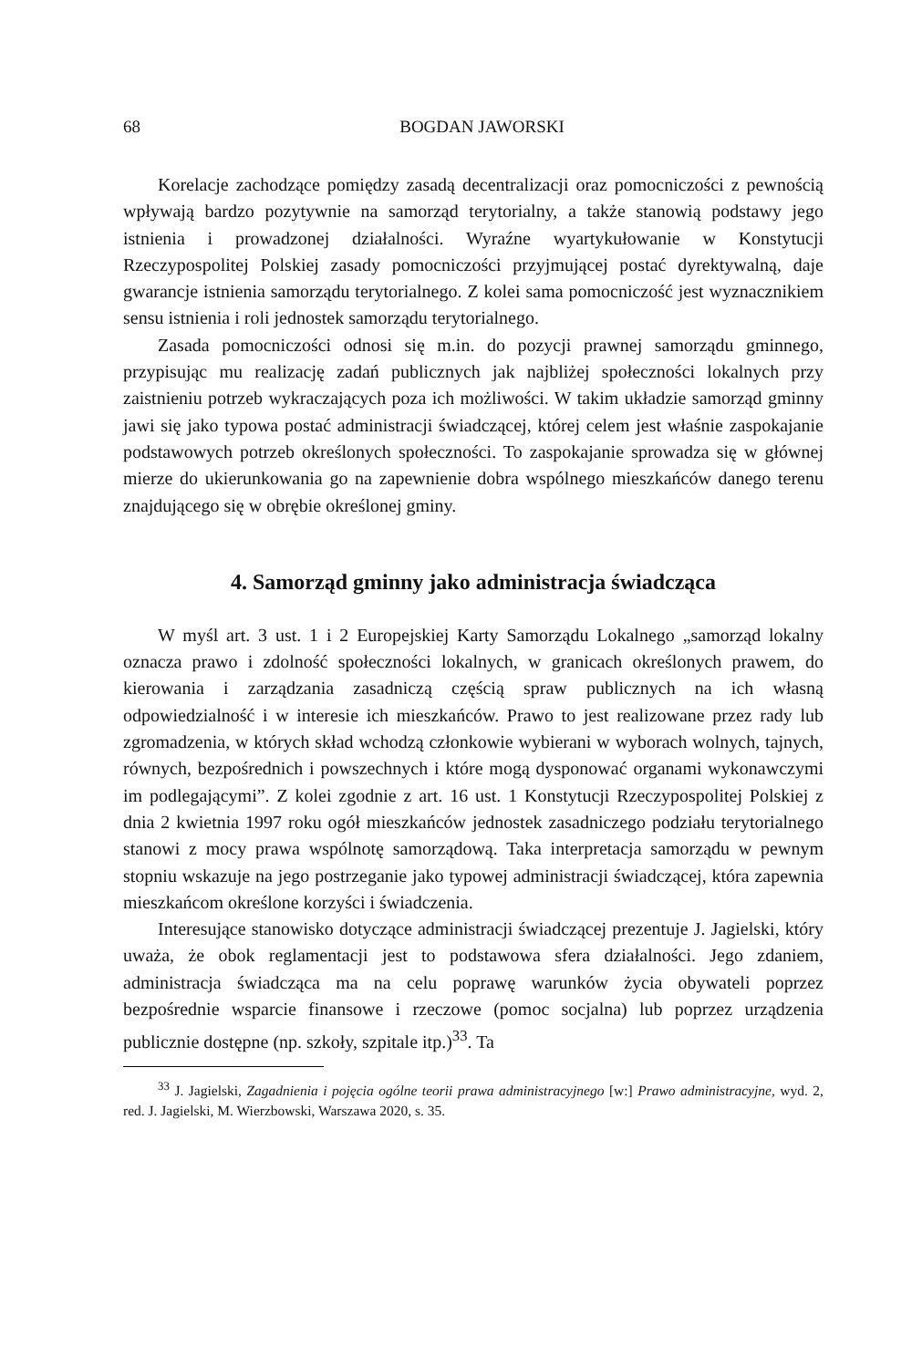68 BOGDAN JAWORSKI
Korelacje zachodzące pomiędzy zasadą decentralizacji oraz pomocniczości z pewnością wpływają bardzo pozytywnie na samorząd terytorialny, a także stanowią podstawy jego istnienia i prowadzonej działalności. Wyraźne wyartykułowanie w Konstytucji Rzeczypospolitej Polskiej zasady pomocniczości przyjmującej postać dyrektywalną, daje gwarancje istnienia samorządu terytorialnego. Z kolei sama pomocniczość jest wyznacznikiem sensu istnienia i roli jednostek samorządu terytorialnego.
Zasada pomocniczości odnosi się m.in. do pozycji prawnej samorządu gminnego, przypisując mu realizację zadań publicznych jak najbliżej społeczności lokalnych przy zaistnieniu potrzeb wykraczających poza ich możliwości. W takim układzie samorząd gminny jawi się jako typowa postać administracji świadczącej, której celem jest właśnie zaspokajanie podstawowych potrzeb określonych społeczności. To zaspokajanie sprowadza się w głównej mierze do ukierunkowania go na zapewnienie dobra wspólnego mieszkańców danego terenu znajdującego się w obrębie określonej gminy.
4. Samorząd gminny jako administracja świadcząca
W myśl art. 3 ust. 1 i 2 Europejskiej Karty Samorządu Lokalnego „samorząd lokalny oznacza prawo i zdolność społeczności lokalnych, w granicach określonych prawem, do kierowania i zarządzania zasadniczą częścią spraw publicznych na ich własną odpowiedzialność i w interesie ich mieszkańców. Prawo to jest realizowane przez rady lub zgromadzenia, w których skład wchodzą członkowie wybierani w wyborach wolnych, tajnych, równych, bezpośrednich i powszechnych i które mogą dysponować organami wykonawczymi im podlegającymi”. Z kolei zgodnie z art. 16 ust. 1 Konstytucji Rzeczypospolitej Polskiej z dnia 2 kwietnia 1997 roku ogół mieszkańców jednostek zasadniczego podziału terytorialnego stanowi z mocy prawa wspólnotę samorządową. Taka interpretacja samorządu w pewnym stopniu wskazuje na jego postrzeganie jako typowej administracji świadczącej, która zapewnia mieszkańcom określone korzyści i świadczenia.
Interesujące stanowisko dotyczące administracji świadczącej prezentuje J. Jagielski, który uważa, że obok reglamentacji jest to podstawowa sfera działalności. Jego zdaniem, administracja świadcząca ma na celu poprawę warunków życia obywateli poprzez bezpośrednie wsparcie finansowe i rzeczowe (pomoc socjalna) lub poprzez urządzenia publicznie dostępne (np. szkoły, szpitale itp.)<sup>33</sup>. Ta
<sup>33</sup> J. Jagielski, Zagadnienia i pojęcia ogólne teorii prawa administracyjnego [w:] Prawo administracyjne, wyd. 2, red. J. Jagielski, M. Wierzbowski, Warszawa 2020, s. 35.